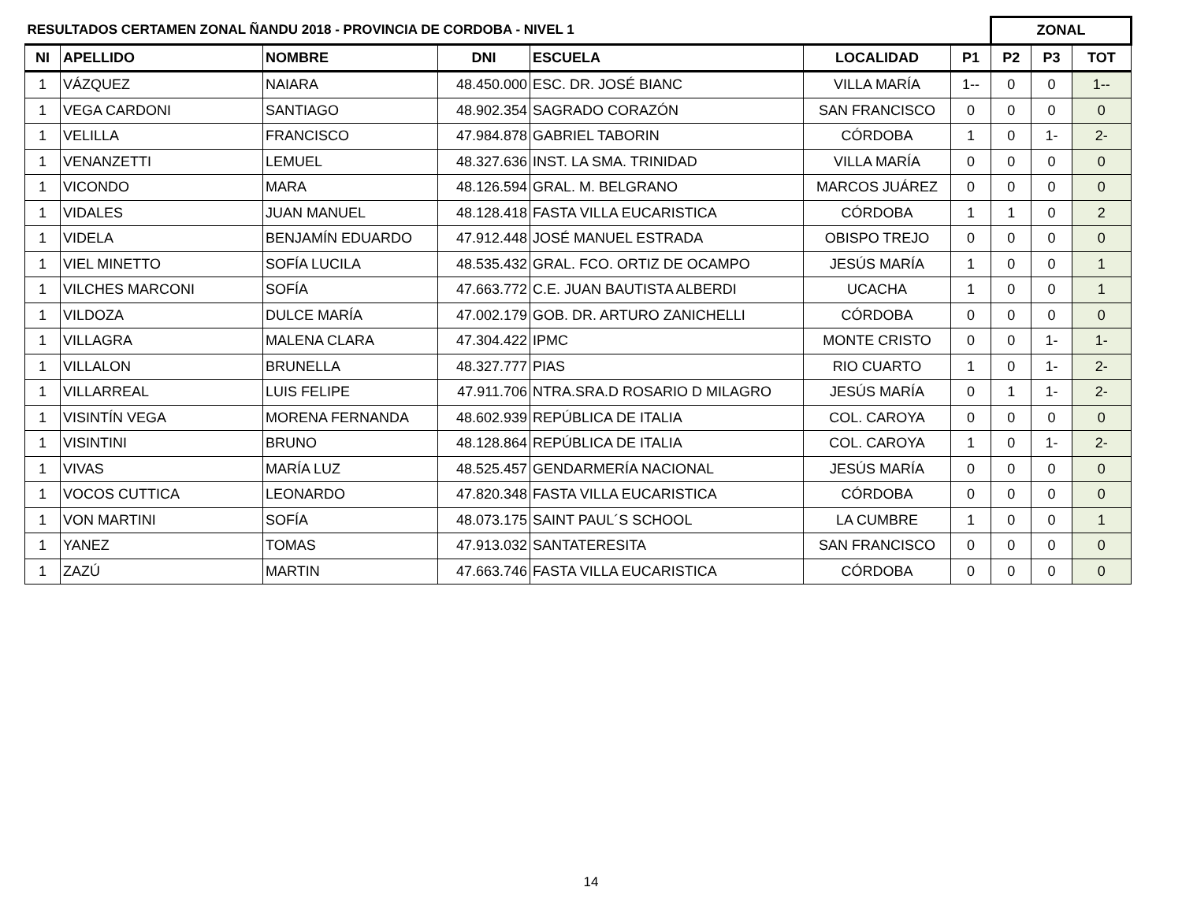| RESULTADOS CERTAMEN ZONAL ÑANDU 2018 - PROVINCIA DE CORDOBA - NIVEL 1 | | | | | | | ZONAL | | |
| --- | --- | --- | --- | --- | --- | --- | --- | --- | --- |
| NI | APELLIDO | NOMBRE | DNI | ESCUELA | LOCALIDAD | P1 | P2 | P3 | TOT |
| 1 | VÁZQUEZ | NAIARA | 48.450.000 | ESC. DR. JOSÉ BIANC | VILLA MARÍA | 1-- | 0 | 0 | 1-- |
| 1 | VEGA CARDONI | SANTIAGO | 48.902.354 | SAGRADO CORAZÓN | SAN FRANCISCO | 0 | 0 | 0 | 0 |
| 1 | VELILLA | FRANCISCO | 47.984.878 | GABRIEL TABORIN | CÓRDOBA | 1 | 0 | 1- | 2- |
| 1 | VENANZETTI | LEMUEL | 48.327.636 | INST. LA SMA. TRINIDAD | VILLA MARÍA | 0 | 0 | 0 | 0 |
| 1 | VICONDO | MARA | 48.126.594 | GRAL. M. BELGRANO | MARCOS JUÁREZ | 0 | 0 | 0 | 0 |
| 1 | VIDALES | JUAN MANUEL | 48.128.418 | FASTA VILLA EUCARISTICA | CÓRDOBA | 1 | 1 | 0 | 2 |
| 1 | VIDELA | BENJAMÍN EDUARDO | 47.912.448 | JOSÉ MANUEL ESTRADA | OBISPO TREJO | 0 | 0 | 0 | 0 |
| 1 | VIEL MINETTO | SOFÍA LUCILA | 48.535.432 | GRAL. FCO. ORTIZ DE OCAMPO | JESÚS MARÍA | 1 | 0 | 0 | 1 |
| 1 | VILCHES MARCONI | SOFÍA | 47.663.772 | C.E. JUAN BAUTISTA ALBERDI | UCACHA | 1 | 0 | 0 | 1 |
| 1 | VILDOZA | DULCE MARÍA | 47.002.179 | GOB. DR. ARTURO ZANICHELLI | CÓRDOBA | 0 | 0 | 0 | 0 |
| 1 | VILLAGRA | MALENA CLARA | 47.304.422 | IPMC | MONTE CRISTO | 0 | 0 | 1- | 1- |
| 1 | VILLALON | BRUNELLA | 48.327.777 | PIAS | RIO CUARTO | 1 | 0 | 1- | 2- |
| 1 | VILLARREAL | LUIS FELIPE | 47.911.706 | NTRA.SRA.D ROSARIO D MILAGRO | JESÚS MARÍA | 0 | 1 | 1- | 2- |
| 1 | VISINTÍN VEGA | MORENA FERNANDA | 48.602.939 | REPÚBLICA DE ITALIA | COL. CAROYA | 0 | 0 | 0 | 0 |
| 1 | VISINTINI | BRUNO | 48.128.864 | REPÚBLICA DE ITALIA | COL. CAROYA | 1 | 0 | 1- | 2- |
| 1 | VIVAS | MARÍA LUZ | 48.525.457 | GENDARMERÍA NACIONAL | JESÚS MARÍA | 0 | 0 | 0 | 0 |
| 1 | VOCOS CUTTICA | LEONARDO | 47.820.348 | FASTA VILLA EUCARISTICA | CÓRDOBA | 0 | 0 | 0 | 0 |
| 1 | VON MARTINI | SOFÍA | 48.073.175 | SAINT PAUL´S SCHOOL | LA CUMBRE | 1 | 0 | 0 | 1 |
| 1 | YANEZ | TOMAS | 47.913.032 | SANTATERESITA | SAN FRANCISCO | 0 | 0 | 0 | 0 |
| 1 | ZAZÚ | MARTIN | 47.663.746 | FASTA VILLA EUCARISTICA | CÓRDOBA | 0 | 0 | 0 | 0 |
14